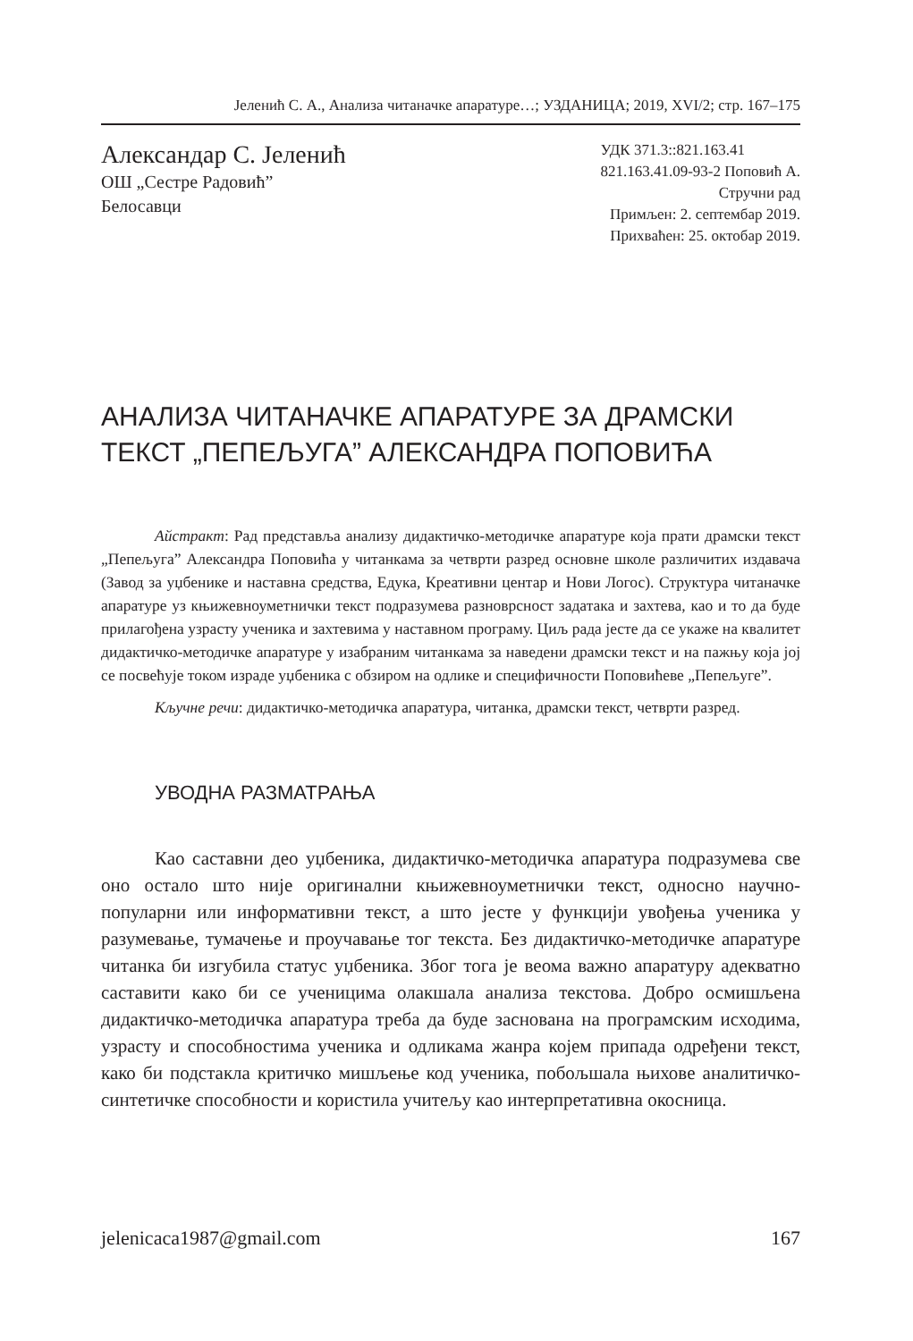Јеленић С. А., Анализа читаначке апаратуре…; УЗДАНИЦА; 2019, XVI/2; стр. 167–175
Александар С. Јеленић
ОШ „Сестре Радовић”
Белосавци
УДК 371.3::821.163.41
821.163.41.09-93-2 Поповић А.
Стручни рад
Примљен: 2. септембар 2019.
Прихваћен: 25. октобар 2019.
АНАЛИЗА ЧИТАНАЧКЕ АПАРАТУРЕ ЗА ДРАМСКИ ТЕКСТ „ПЕПЕЉУГА” АЛЕКСАНДРА ПОПОВИЋА
Айстракт: Рад представља анализу дидактичко-методичке апаратуре која прати драмски текст „Пепељуга” Александра Поповића у читанкама за четврти разред основне школе различитих издавача (Завод за уџбенике и наставна средства, Едука, Креативни центар и Нови Логос). Структура читаначке апаратуре уз књижевноуметнички текст подразумева разноврсност задатака и захтева, као и то да буде прилагођена узрасту ученика и захтевима у наставном програму. Циљ рада јесте да се укаже на квалитет дидактичко-методичке апаратуре у изабраним читанкама за наведени драмски текст и на пажњу која јој се посвећује током израде уџбеника с обзиром на одлике и специфичности Поповићеве „Пепељуге”.
Кључне речи: дидактичко-методичка апаратура, читанка, драмски текст, четврти разред.
УВОДНА РАЗМАТРАЊА
Као саставни део уџбеника, дидактичко-методичка апаратура подразумева све оно остало што није оригинални књижевноуметнички текст, односно научно-популарни или информативни текст, а што јесте у функцији увођења ученика у разумевање, тумачење и проучавање тог текста. Без дидактичко-методичке апаратуре читанка би изгубила статус уџбеника. Због тога је веома важно апаратуру адекватно саставити како би се ученицима олакшала анализа текстова. Добро осмишљена дидактичко-методичка апаратура треба да буде заснована на програмским исходима, узрасту и способностима ученика и одликама жанра којем припада одређени текст, како би подстакла критичко мишљење код ученика, побољшала њихове аналитичко-синтетичке способности и користила учитељу као интерпретативна окосница.
jelenicaca1987@gmail.com 167